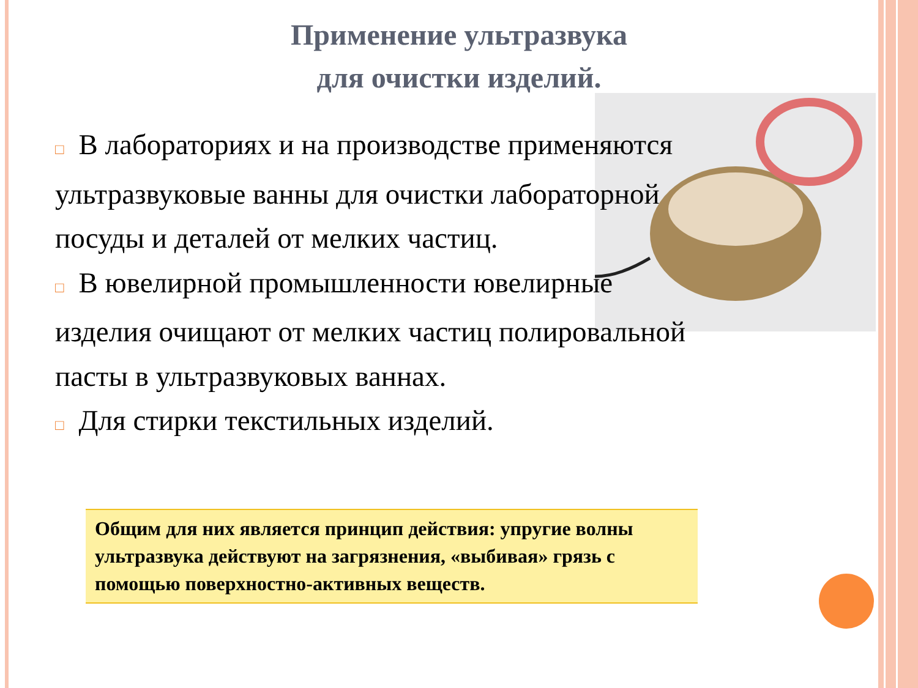Применение ультразвука
для очистки изделий.
□ В лабораториях и на производстве применяются ультразвуковые ванны для очистки лабораторной посуды и деталей от мелких частиц.
□ В ювелирной промышленности ювелирные изделия очищают от мелких частиц полировальной пасты в ультразвуковых ваннах.
□ Для стирки текстильных изделий.
Общим для них является принцип действия: упругие волны ультразвука действуют на загрязнения, «выбивая» грязь с помощью поверхностно-активных веществ.